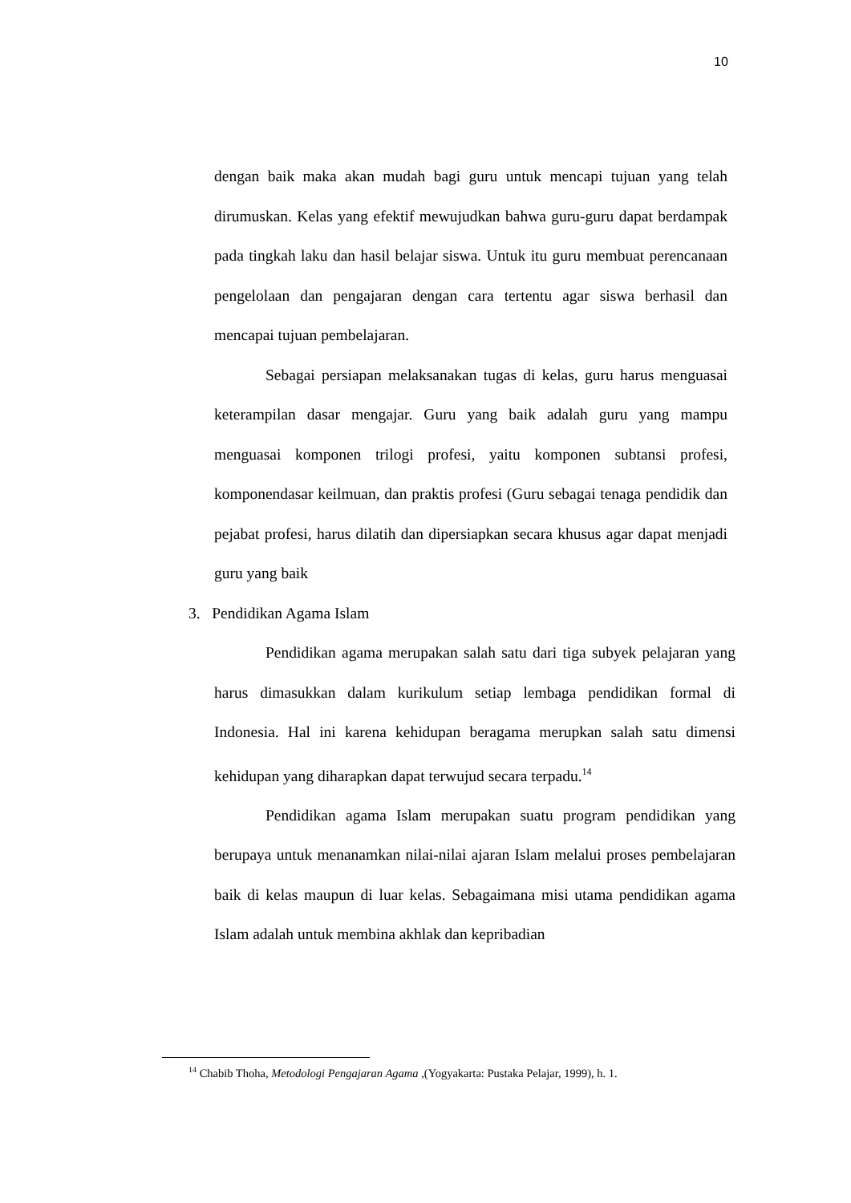10
dengan baik maka akan mudah bagi guru untuk mencapi tujuan yang telah dirumuskan. Kelas yang efektif mewujudkan bahwa guru-guru dapat berdampak pada tingkah laku dan hasil belajar siswa. Untuk itu guru membuat perencanaan pengelolaan dan pengajaran dengan cara tertentu agar siswa berhasil dan mencapai tujuan pembelajaran.
Sebagai persiapan melaksanakan tugas di kelas, guru harus menguasai keterampilan dasar mengajar. Guru yang baik adalah guru yang mampu menguasai komponen trilogi profesi, yaitu komponen subtansi profesi, komponendasar keilmuan, dan praktis profesi (Guru sebagai tenaga pendidik dan pejabat profesi, harus dilatih dan dipersiapkan secara khusus agar dapat menjadi guru yang baik
3. Pendidikan Agama Islam
Pendidikan agama merupakan salah satu dari tiga subyek pelajaran yang harus dimasukkan dalam kurikulum setiap lembaga pendidikan formal di Indonesia. Hal ini karena kehidupan beragama merupkan salah satu dimensi kehidupan yang diharapkan dapat terwujud secara terpadu.<sup>14</sup>
Pendidikan agama Islam merupakan suatu program pendidikan yang berupaya untuk menanamkan nilai-nilai ajaran Islam melalui proses pembelajaran baik di kelas maupun di luar kelas. Sebagaimana misi utama pendidikan agama Islam adalah untuk membina akhlak dan kepribadian
<sup>14</sup> Chabib Thoha, Metodologi Pengajaran Agama ,(Yogyakarta: Pustaka Pelajar, 1999), h. 1.